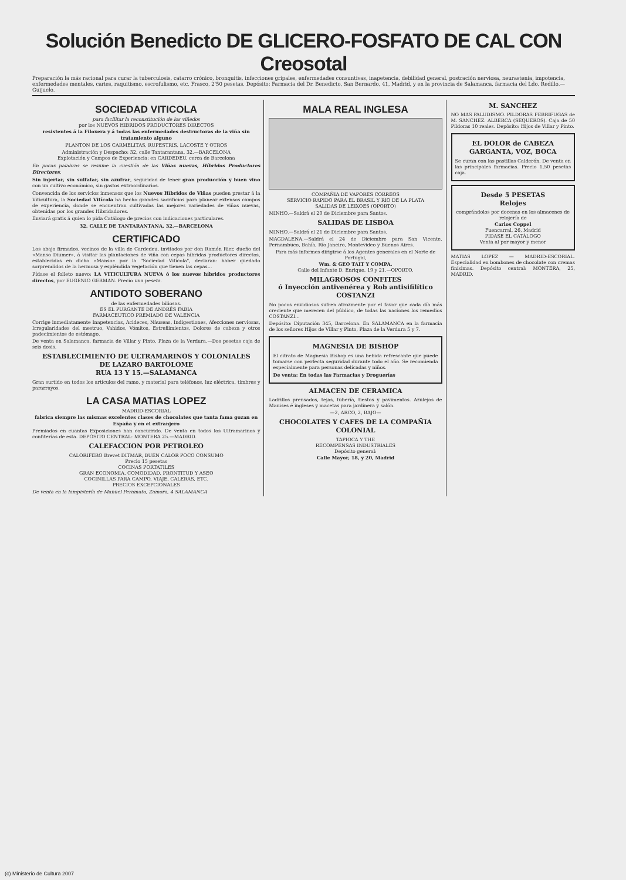Solución Benedicto DE GLICERO-FOSFATO DE CAL CON Creosotal
Preparación la más racional para curar la tuberculosis, catarro crónico, bronquitis, infecciones gripales, enfermedades consuntivas, inapetencia, debilidad general, postración nerviosa, neurastenia, impotencia, enfermedades mentales, caries, raquitismo, escrofulismo, etc. Frasco, 2'50 pesetas. Depósito: Farmacia del Dr. Benedicto, San Bernardo, 41, Madrid, y en la provincia de Salamanca, farmacia del Ldo. Redillo.—Guijuelo.
SOCIEDAD VITICOLA
para facilitar la reconstitución de los viñedos
por los NUEVOS HIBRIDOS PRODUCTORES DIRECTOS
resistentes á la Filoxera y á todas las enfermedades destructoras de la viña sin tratamiento alguno
PLANTON DE LOS CARMELITAS, RUPESTRIS, LACOSTE Y OTROS
Administración y Despacho: 32, calle Tantarantana, 32.—BARCELONA
Explotación y Campos de Experiencia: en CARDEDEU, cerca de Barcelona
En pocas palabras se resume la cuestión de las Viñas nuevas, Híbridos Productores Directores.
Sin injertar, sin sulfatar, sin azufrar, seguridad de tener gran producción y buen vino con un cultivo económico, sin gastos extraordinarios.
Convencida de los servicios inmensos que los Nuevos Híbridos de Viñas pueden prestar á la Viticultura, la Sociedad Vitícola ha hecho grandes sacrificios para planear extensos campos de experiencia, donde se encuentran cultivadas las mejores variedades de viñas nuevas, obtenidas por los grandes Hibridadores.
Enviará gratis á quien lo pida Catálogo de precios con indicaciones particulares.
32. CALLE DE TANTARANTANA, 32.—BARCELONA
CERTIFICADO
Los abajo firmados, vecinos de la villa de Cardedeu, invitados por don Ramón Rier, dueño del «Manso Diumer», á visitar las plantaciones de viña con cepas híbridas productores directos, establecidas en dicho «Manso» por la "Sociedad Vitícola", declaran: haber quedado sorprendidos de la hermosa y espléndida vegetación que tienen las cepas...
Pídase el folleto nuevo: LA VITICULTURA NUEVA ó los nuevos híbridos productores directos, por EUGENIO GERMAN. Precio una peseta.
ANTIDOTO SOBERANO
de las enfermedades biliosas.
ES EL PURGANTE DE ANDRÉS FABIA
FARMACEUTICO PREMIADO DE VALENCIA
Corrige inmediatamente Inapetencias, Acideces, Náuseas, Indigestiones, Afecciones nerviosas, Irregularidades del mestruo, Vahidos, Vómitos, Estreñimientos, Dolores de cabeza y otros padecimientos de estómago.
De venta en Salamanca, farmacia de Villar y Pinto, Plaza de la Verdura.—Dos pesetas caja de seis dosis.
ESTABLECIMIENTO DE ULTRAMARINOS Y COLONIALES
DE LAZARO BARTOLOME
RUA 13 Y 15.—SALAMANCA
Gran surtido en todos los artículos del ramo, y material para teléfonos, luz eléctrica, timbres y pararrayos.
LA CASA MATIAS LOPEZ
MADRID-ESCORIAL
fabrica siempre las mismas excelentes clases de chocolates que tanta fama gozan en España y en el extranjero
Premiados en cuantas Exposiciones han concurrido. De venta en todos los Ultramarinos y confiterías de esta. DEPÓSITO CENTRAL: MONTERA 25.—MADRID.
CALEFACCION POR PETROLEO
CALORIFERO Brevet DITMAR, BUEN CALOR POCO CONSUMO
Precio 15 pesetas
COCINAS PORTATILES
GRAN ECONOMIA, COMODIDAD, PRONTITUD Y ASEO
COCINILLAS PARA CAMPO, VIAJE, CALERAS, ETC.
PRECIOS EXCEPCIONALES
De venta en la lampistería de Manuel Peramato, Zamora, 4 SALAMANCA
MALA REAL INGLESA
COMPAÑIA DE VAPORES CORREOS
SERVICIO RAPIDO PARA EL BRASIL Y RIO DE LA PLATA
SALIDAS DE LEIXOES (OPORTO)
MINHO.—Saldrá el 20 de Diciembre para Santos.
SALIDAS DE LISBOA
MINHO.—Saldrá el 21 de Diciembre para Santos.
MAGDALENA.—Saldrá el 24 de Diciembre para San Vicente, Pernambuco, Bahía, Río Janeiro, Montevideo y Buenos Aires.
Para más informes dirigirse á los Agentes generales en el Norte de Portugal,
Wm. & GEO TAIT Y COMPA.
Calle del Infante D. Enrique, 19 y 21.—OPORTO.
MILAGROSOS CONFITES
ó Inyección antivenérea y Rob antisifilítico COSTANZI
No pocos envidiosos sufren atrozmente por el favor que cada día más creciente que merecen del público, de todas las naciones los remedios COSTANZI...
Depósito: Diputación 345, Barcelona. En SALAMANCA en la farmacia de los señores Hijos de Villar y Pinto, Plaza de la Verdura 5 y 7.
MAGNESIA DE BISHOP
El citrato de Magnesia Bishop es una bebida refrescante que puede tomarse con perfecta seguridad durante todo el año. Se recomienda especialmente para personas delicadas y niños.
De venta: En todas las Farmacias y Droguerías
ALMACEN DE CERAMICA
Ladrillos prensados, tejas, tubería, tiestos y pavimentos. Azulejos de Manises é ingleses y macetas para jardinera y salón.
—2, ARCO, 2, BAJO—
CHOCOLATES Y CAFES DE LA COMPAÑIA COLONIAL
TAPIOCA Y THE
RECOMPENSAS INDUSTRIALES
Depósito general:
Calle Mayor, 18, y 20, Madrid
M. SANCHEZ
NO MAS PALUDISMO. PILDORAS FEBRIFUGAS de M. SANCHEZ. ALBERCA (SEQUEROS). Caja de 50 Píldoras 10 reales. Depósito: Hijos de Villar y Pinto.
EL DOLOR de CABEZA GARGANTA, VOZ, BOCA
Se curan con las pastillas Calderón. De venta en las principales farmacias. Precio 1,50 pesetas caja.
Desde 5 PESETAS
Relojes
comprándolos por docenas en los almacenes de relojería de
Carlos Coppel
Fuencarral, 26, Madrid
PIDASE EL CATÁLOGO
Venta al por mayor y menor
MATIAS LOPEZ — MADRID-ESCORIAL. Especialidad en bombones de chocolate con cremas finísimas. Depósito central: MONTERA, 25, MADRID.
(c) Ministerio de Cultura 2007